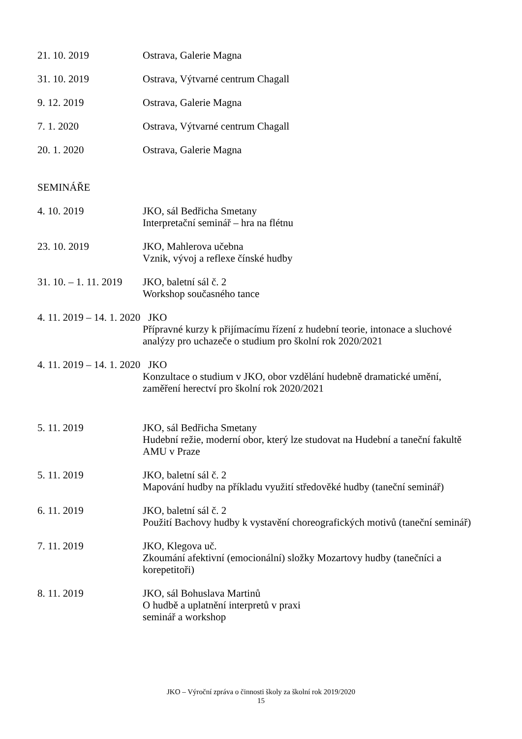21. 10. 2019 Ostrava, Galerie Magna
31. 10. 2019 Ostrava, Výtvarné centrum Chagall
9. 12. 2019 Ostrava, Galerie Magna
7. 1. 2020 Ostrava, Výtvarné centrum Chagall
20. 1. 2020 Ostrava, Galerie Magna
SEMINÁŘE
4. 10. 2019 JKO, sál Bedřicha Smetany
Interpretační seminář – hra na flétnu
23. 10. 2019 JKO, Mahlerova učebna
Vznik, vývoj a reflexe čínské hudby
31. 10. – 1. 11. 2019
JKO, baletní sál č. 2
Workshop současného tance
4. 11. 2019 – 14. 1. 2020 JKO
Přípravné kurzy k přijímacímu řízení z hudební teorie, intonace a sluchové analýzy pro uchazeče o studium pro školní rok 2020/2021
4. 11. 2019 – 14. 1. 2020 JKO
Konzultace o studium v JKO, obor vzdělání hudebně dramatické umění, zaměření herectví pro školní rok 2020/2021
5. 11. 2019 JKO, sál Bedřicha Smetany
Hudební režie, moderní obor, který lze studovat na Hudební a taneční fakultě AMU v Praze
5. 11. 2019 JKO, baletní sál č. 2
Mapování hudby na příkladu využití středověké hudby (taneční seminář)
6. 11. 2019 JKO, baletní sál č. 2
Použití Bachovy hudby k vystavění choreografických motivů (taneční seminář)
7. 11. 2019 JKO, Klegova uč.
Zkoumání afektivní (emocionální) složky Mozartovy hudby (tanečníci a korepetitoři)
8. 11. 2019 JKO, sál Bohuslava Martinů
O hudbě a uplatnění interpretů v praxi
seminář a workshop
JKO – Výroční zpráva o činnosti školy za školní rok 2019/2020
15